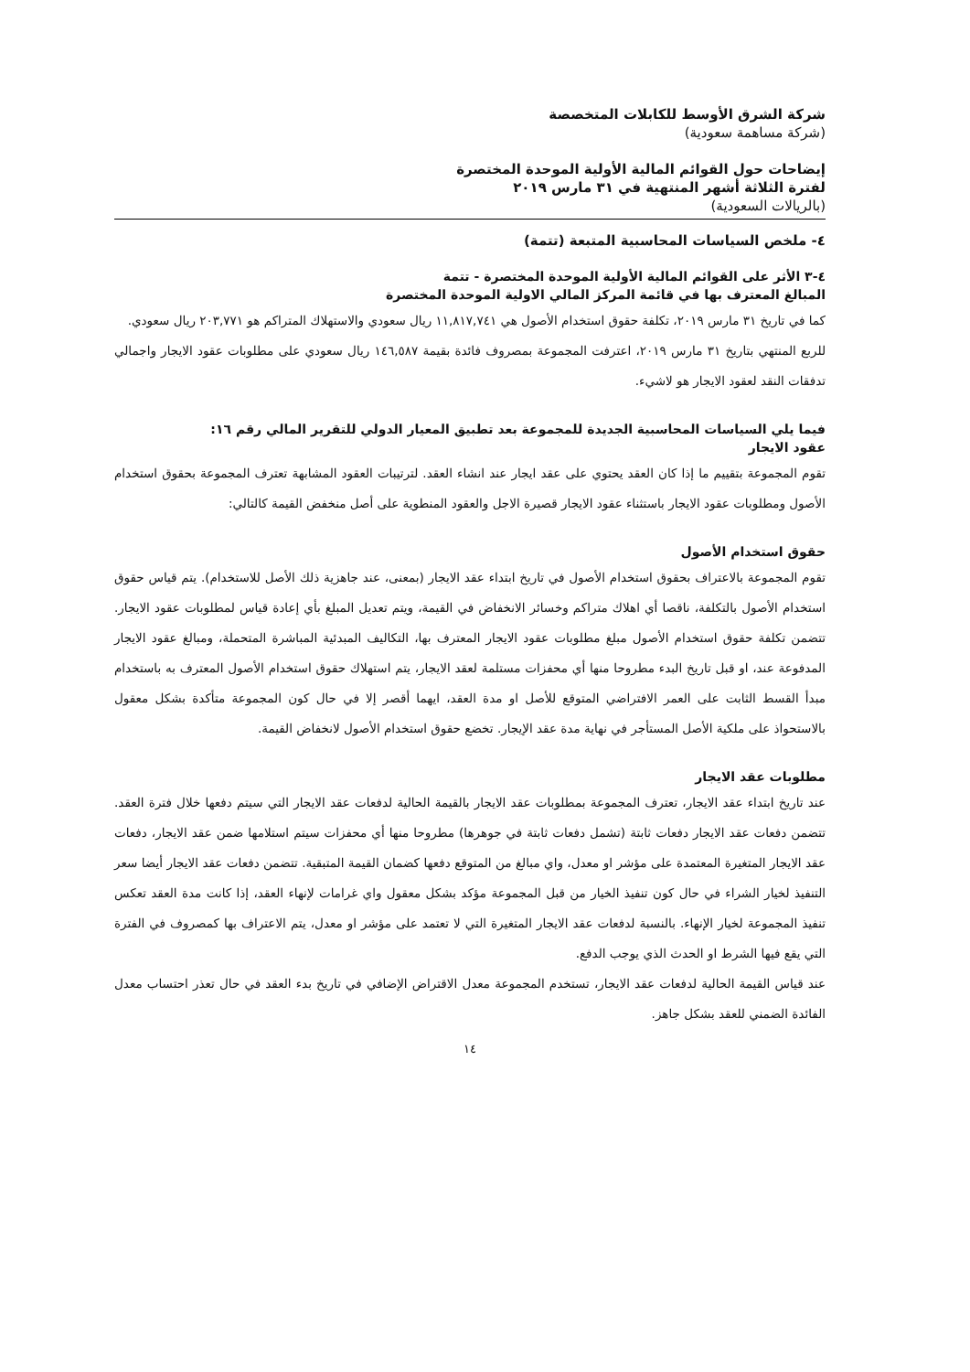شركة الشرق الأوسط للكابلات المتخصصة
(شركة مساهمة سعودية)
إيضاحات حول القوائم المالية الأولية الموحدة المختصرة
لفترة الثلاثة أشهر المنتهية في ٣١ مارس ٢٠١٩
(بالريالات السعودية)
٤- ملخص السياسات المحاسبية المتبعة (تتمة)
٤-٣ الأثر على القوائم المالية الأولية الموحدة المختصرة - تتمة
المبالغ المعترف بها في قائمة المركز المالي الاولية الموحدة المختصرة
كما في تاريخ ٣١ مارس ٢٠١٩، تكلفة حقوق استخدام الأصول هي ١١,٨١٧,٧٤١ ريال سعودي والاستهلاك المتراكم هو ٢٠٣,٧٧١ ريال سعودي.
للربع المنتهي بتاريخ ٣١ مارس ٢٠١٩، اعترفت المجموعة بمصروف فائدة بقيمة ١٤٦,٥٨٧ ريال سعودي على مطلوبات عقود الايجار واجمالي تدفقات النقد لعقود الايجار هو لاشيء.
فيما يلي السياسات المحاسبية الجديدة للمجموعة بعد تطبيق المعيار الدولي للتقرير المالي رقم ١٦:
عقود الايجار
تقوم المجموعة بتقييم ما إذا كان العقد يحتوي على عقد ايجار عند انشاء العقد. لترتيبات العقود المشابهة تعترف المجموعة بحقوق استخدام الأصول ومطلوبات عقود الايجار باستثناء عقود الايجار قصيرة الاجل والعقود المنطوية على أصل منخفض القيمة كالتالي:
حقوق استخدام الأصول
تقوم المجموعة بالاعتراف بحقوق استخدام الأصول في تاريخ ابتداء عقد الايجار (بمعنى، عند جاهزية ذلك الأصل للاستخدام). يتم قياس حقوق استخدام الأصول بالتكلفة، ناقصا أي اهلاك متراكم وخسائر الانخفاض في القيمة، ويتم تعديل المبلغ بأي إعادة قياس لمطلوبات عقود الايجار. تتضمن تكلفة حقوق استخدام الأصول مبلغ مطلوبات عقود الايجار المعترف بها، التكاليف المبدئية المباشرة المتحملة، ومبالغ عقود الايجار المدفوعة عند، او قبل تاريخ البدء مطروحا منها أي محفزات مستلمة لعقد الايجار، يتم استهلاك حقوق استخدام الأصول المعترف به باستخدام مبدأ القسط الثابت على العمر الافتراضي المتوقع للأصل او مدة العقد، ايهما أقصر إلا في حال كون المجموعة متأكدة بشكل معقول بالاستحواذ على ملكية الأصل المستأجر في نهاية مدة عقد الإيجار. تخضع حقوق استخدام الأصول لانخفاض القيمة.
مطلوبات عقد الايجار
عند تاريخ ابتداء عقد الايجار، تعترف المجموعة بمطلوبات عقد الايجار بالقيمة الحالية لدفعات عقد الايجار التي سيتم دفعها خلال فترة العقد. تتضمن دفعات عقد الايجار دفعات ثابتة (تشمل دفعات ثابتة في جوهرها) مطروحا منها أي محفزات سيتم استلامها ضمن عقد الايجار، دفعات عقد الايجار المتغيرة المعتمدة على مؤشر او معدل، واي مبالغ من المتوقع دفعها كضمان القيمة المتبقية. تتضمن دفعات عقد الايجار أيضا سعر التنفيذ لخيار الشراء في حال كون تنفيذ الخيار من قبل المجموعة مؤكد بشكل معقول واي غرامات لإنهاء العقد، إذا كانت مدة العقد تعكس تنفيذ المجموعة لخيار الإنهاء. بالنسبة لدفعات عقد الايجار المتغيرة التي لا تعتمد على مؤشر او معدل، يتم الاعتراف بها كمصروف في الفترة التي يقع فيها الشرط او الحدث الذي يوجب الدفع.
عند قياس القيمة الحالية لدفعات عقد الايجار، تستخدم المجموعة معدل الاقتراض الإضافي في تاريخ بدء العقد في حال تعذر احتساب معدل الفائدة الضمني للعقد بشكل جاهز.
١٤